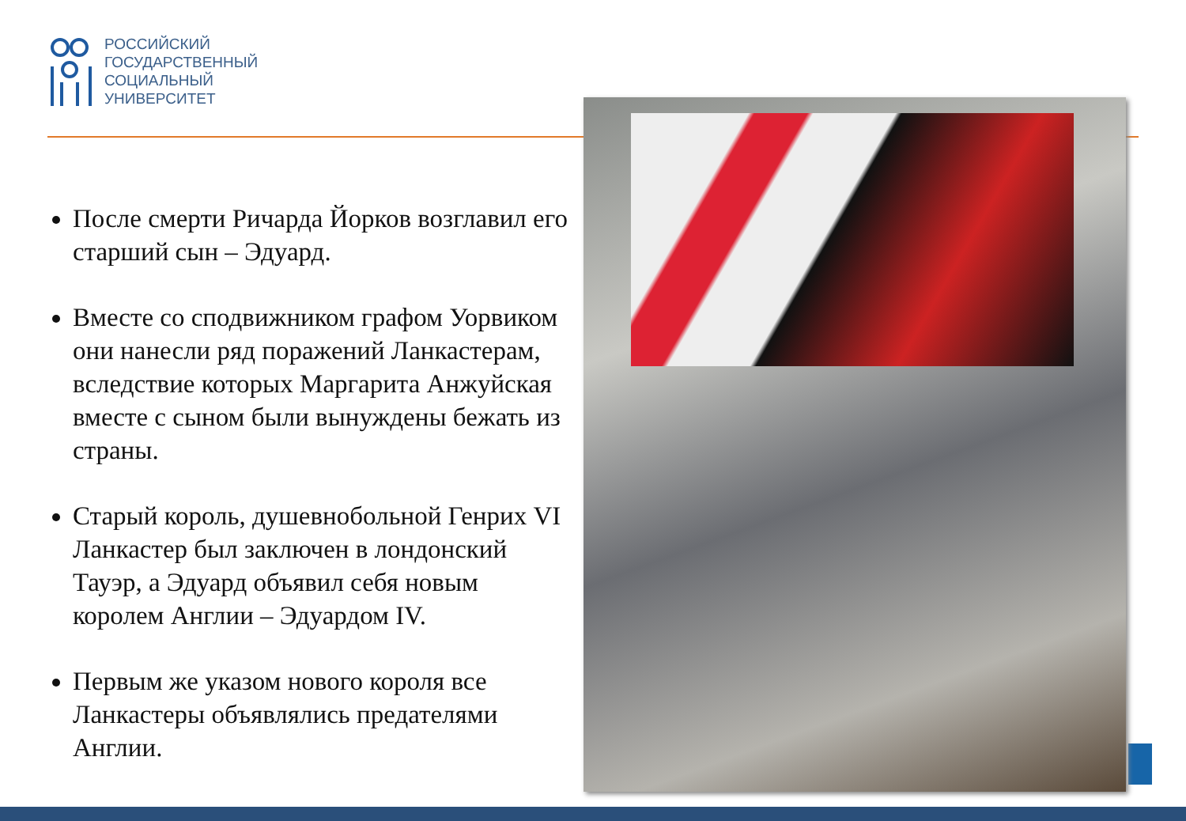РОССИЙСКИЙ
ГОСУДАРСТВЕННЫЙ
СОЦИАЛЬНЫЙ
УНИВЕРСИТЕТ
После смерти Ричарда Йорков возглавил его старший сын – Эдуард.
Вместе со сподвижником графом Уорвиком они нанесли ряд поражений Ланкастерам, вследствие которых Маргарита Анжуйская вместе с сыном были вынуждены бежать из страны.
Старый король, душевнобольной Генрих VI Ланкастер был заключен в лондонский Тауэр, а Эдуард объявил себя новым королем Англии – Эдуардом IV.
Первым же указом нового короля все Ланкастеры объявлялись предателями Англии.